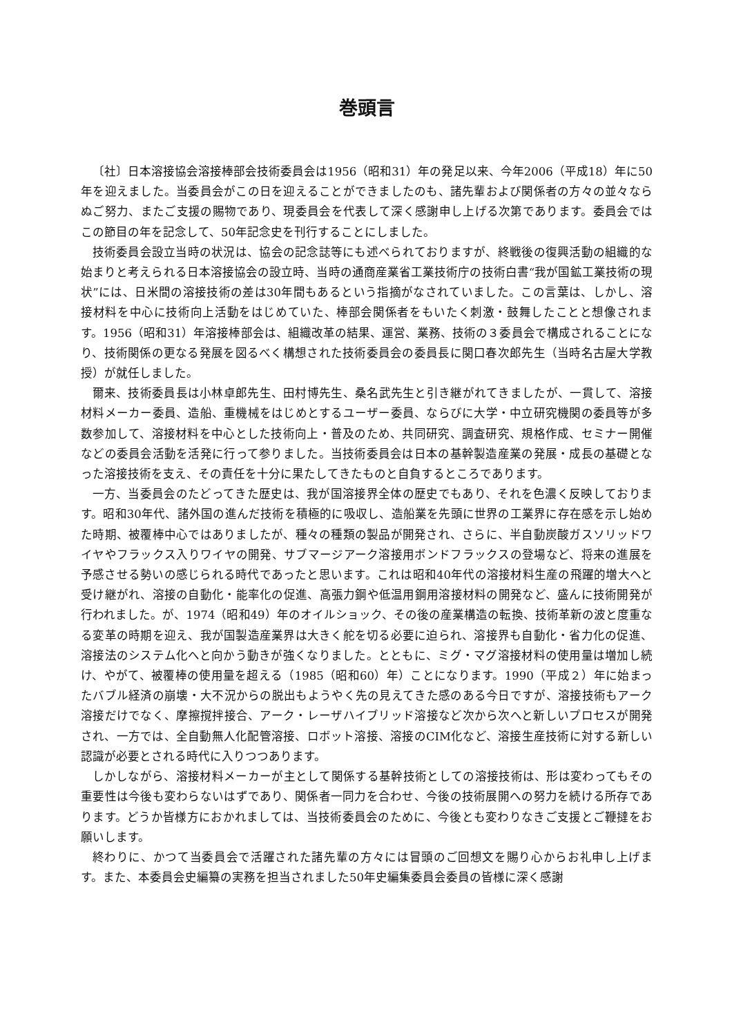巻頭言
〔社〕日本溶接協会溶接棒部会技術委員会は1956（昭和31）年の発足以来、今年2006（平成18）年に50年を迎えました。当委員会がこの日を迎えることができましたのも、諸先輩および関係者の方々の並々ならぬご努力、またご支援の賜物であり、現委員会を代表して深く感謝申し上げる次第であります。委員会ではこの節目の年を記念して、50年記念史を刊行することにしました。
技術委員会設立当時の状況は、協会の記念誌等にも述べられておりますが、終戦後の復興活動の組織的な始まりと考えられる日本溶接協会の設立時、当時の通商産業省工業技術庁の技術白書“我が国鉱工業技術の現状”には、日米間の溶接技術の差は30年間もあるという指摘がなされていました。この言葉は、しかし、溶接材料を中心に技術向上活動をはじめていた、棒部会関係者をもいたく刺激・鼓舞したことと想像されます。1956（昭和31）年溶接棒部会は、組織改革の結果、運営、業務、技術の３委員会で構成されることになり、技術関係の更なる発展を図るべく構想された技術委員会の委員長に関口春次郎先生（当時名古屋大学教授）が就任しました。
爾来、技術委員長は小林卓郎先生、田村博先生、桑名武先生と引き継がれてきましたが、一貫して、溶接材料メーカー委員、造船、重機械をはじめとするユーザー委員、ならびに大学・中立研究機関の委員等が多数参加して、溶接材料を中心とした技術向上・普及のため、共同研究、調査研究、規格作成、セミナー開催などの委員会活動を活発に行って参りました。当技術委員会は日本の基幹製造産業の発展・成長の基礎となった溶接技術を支え、その責任を十分に果たしてきたものと自負するところであります。
一方、当委員会のたどってきた歴史は、我が国溶接界全体の歴史でもあり、それを色濃く反映しております。昭和30年代、諸外国の進んだ技術を積極的に吸収し、造船業を先頭に世界の工業界に存在感を示し始めた時期、被覆棒中心ではありましたが、種々の種類の製品が開発され、さらに、半自動炭酸ガスソリッドワイヤやフラックス入りワイヤの開発、サブマージアーク溶接用ボンドフラックスの登場など、将来の進展を予感させる勢いの感じられる時代であったと思います。これは昭和40年代の溶接材料生産の飛躍的増大へと受け継がれ、溶接の自動化・能率化の促進、高張力鋼や低温用鋼用溶接材料の開発など、盛んに技術開発が行われました。が、1974（昭和49）年のオイルショック、その後の産業構造の転換、技術革新の波と度重なる変革の時期を迎え、我が国製造産業界は大きく舵を切る必要に迫られ、溶接界も自動化・省力化の促進、溶接法のシステム化へと向かう動きが強くなりました。とともに、ミグ・マグ溶接材料の使用量は増加し続け、やがて、被覆棒の使用量を超える（1985（昭和60）年）ことになります。1990（平成２）年に始まったバブル経済の崩壊・大不況からの脱出もようやく先の見えてきた感のある今日ですが、溶接技術もアーク溶接だけでなく、摩擦撹拌接合、アーク・レーザハイブリッド溶接など次から次へと新しいプロセスが開発され、一方では、全自動無人化配管溶接、ロボット溶接、溶接のCIM化など、溶接生産技術に対する新しい認識が必要とされる時代に入りつつあります。
しかしながら、溶接材料メーカーが主として関係する基幹技術としての溶接技術は、形は変わってもその重要性は今後も変わらないはずであり、関係者一同力を合わせ、今後の技術展開への努力を続ける所存であります。どうか皆様方におかれましては、当技術委員会のために、今後とも変わりなきご支援とご鞭撻をお願いします。
終わりに、かつて当委員会で活躍された諸先輩の方々には冒頭のご回想文を賜り心からお礼申し上げます。また、本委員会史編纂の実務を担当されました50年史編集委員会委員の皆様に深く感謝